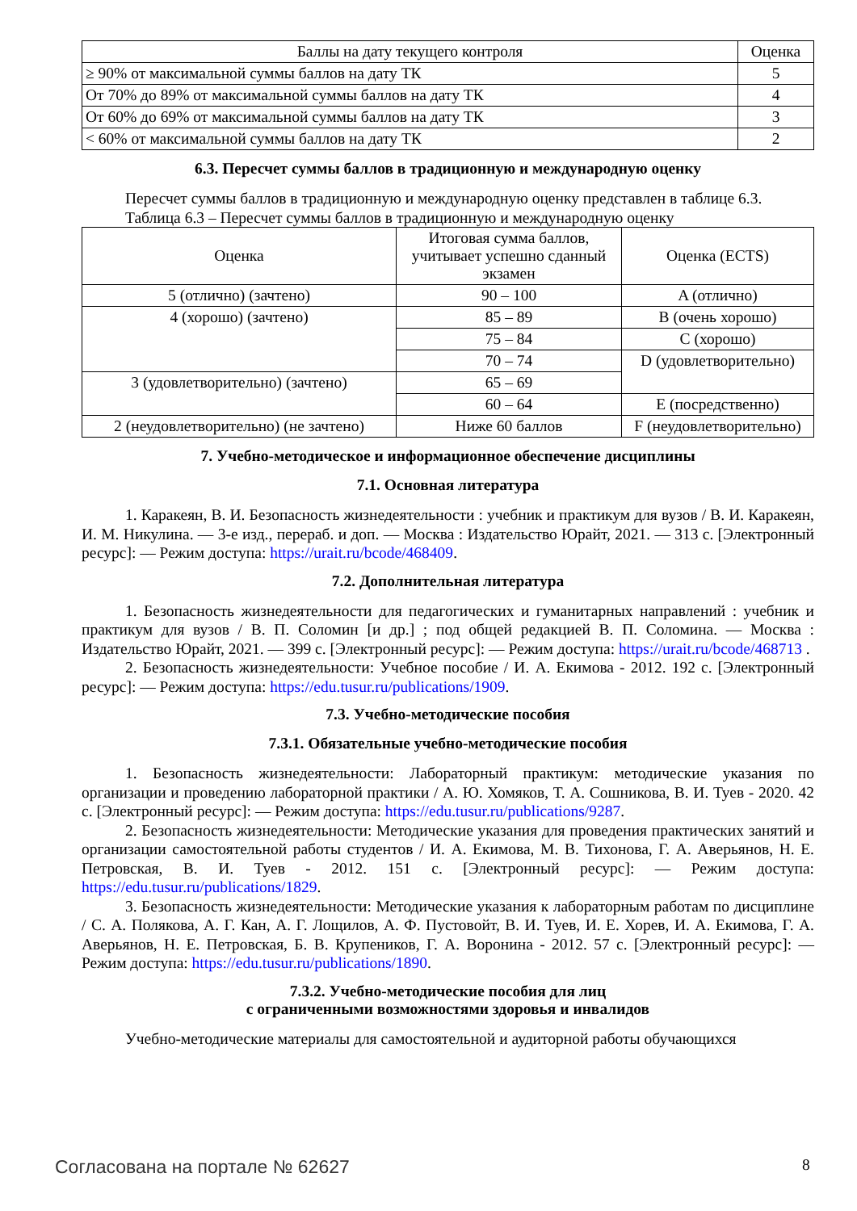| Баллы на дату текущего контроля | Оценка |
| --- | --- |
| ≥ 90% от максимальной суммы баллов на дату ТК | 5 |
| От 70% до 89% от максимальной суммы баллов на дату ТК | 4 |
| От 60% до 69% от максимальной суммы баллов на дату ТК | 3 |
| < 60% от максимальной суммы баллов на дату ТК | 2 |
6.3. Пересчет суммы баллов в традиционную и международную оценку
Пересчет суммы баллов в традиционную и международную оценку представлен в таблице 6.3.
Таблица 6.3 – Пересчет суммы баллов в традиционную и международную оценку
| Оценка | Итоговая сумма баллов, учитывает успешно сданный экзамен | Оценка (ECTS) |
| --- | --- | --- |
| 5 (отлично) (зачтено) | 90 – 100 | A (отлично) |
| 4 (хорошо) (зачтено) | 85 – 89 | B (очень хорошо) |
| | 75 – 84 | C (хорошо) |
| | 70 – 74 | D (удовлетворительно) |
| 3 (удовлетворительно) (зачтено) | 65 – 69 | |
| | 60 – 64 | E (посредственно) |
| 2 (неудовлетворительно) (не зачтено) | Ниже 60 баллов | F (неудовлетворительно) |
7. Учебно-методическое и информационное обеспечение дисциплины
7.1. Основная литература
1. Каракеян, В. И. Безопасность жизнедеятельности : учебник и практикум для вузов / В. И. Каракеян, И. М. Никулина. — 3-е изд., перераб. и доп. — Москва : Издательство Юрайт, 2021. — 313 с. [Электронный ресурс]: — Режим доступа: https://urait.ru/bcode/468409.
7.2. Дополнительная литература
1. Безопасность жизнедеятельности для педагогических и гуманитарных направлений : учебник и практикум для вузов / В. П. Соломин [и др.] ; под общей редакцией В. П. Соломина. — Москва : Издательство Юрайт, 2021. — 399 с. [Электронный ресурс]: — Режим доступа: https://urait.ru/bcode/468713 .
2. Безопасность жизнедеятельности: Учебное пособие / И. А. Екимова - 2012. 192 с. [Электронный ресурс]: — Режим доступа: https://edu.tusur.ru/publications/1909.
7.3. Учебно-методические пособия
7.3.1. Обязательные учебно-методические пособия
1. Безопасность жизнедеятельности: Лабораторный практикум: методические указания по организации и проведению лабораторной практики / А. Ю. Хомяков, Т. А. Сошникова, В. И. Туев - 2020. 42 с. [Электронный ресурс]: — Режим доступа: https://edu.tusur.ru/publications/9287.
2. Безопасность жизнедеятельности: Методические указания для проведения практических занятий и организации самостоятельной работы студентов / И. А. Екимова, М. В. Тихонова, Г. А. Аверьянов, Н. Е. Петровская, В. И. Туев - 2012. 151 с. [Электронный ресурс]: — Режим доступа: https://edu.tusur.ru/publications/1829.
3. Безопасность жизнедеятельности: Методические указания к лабораторным работам по дисциплине / С. А. Полякова, А. Г. Кан, А. Г. Лощилов, А. Ф. Пустовойт, В. И. Туев, И. Е. Хорев, И. А. Екимова, Г. А. Аверьянов, Н. Е. Петровская, Б. В. Крупеников, Г. А. Воронина - 2012. 57 с. [Электронный ресурс]: — Режим доступа: https://edu.tusur.ru/publications/1890.
7.3.2. Учебно-методические пособия для лиц
с ограниченными возможностями здоровья и инвалидов
Учебно-методические материалы для самостоятельной и аудиторной работы обучающихся
Согласована на портале № 62627 8